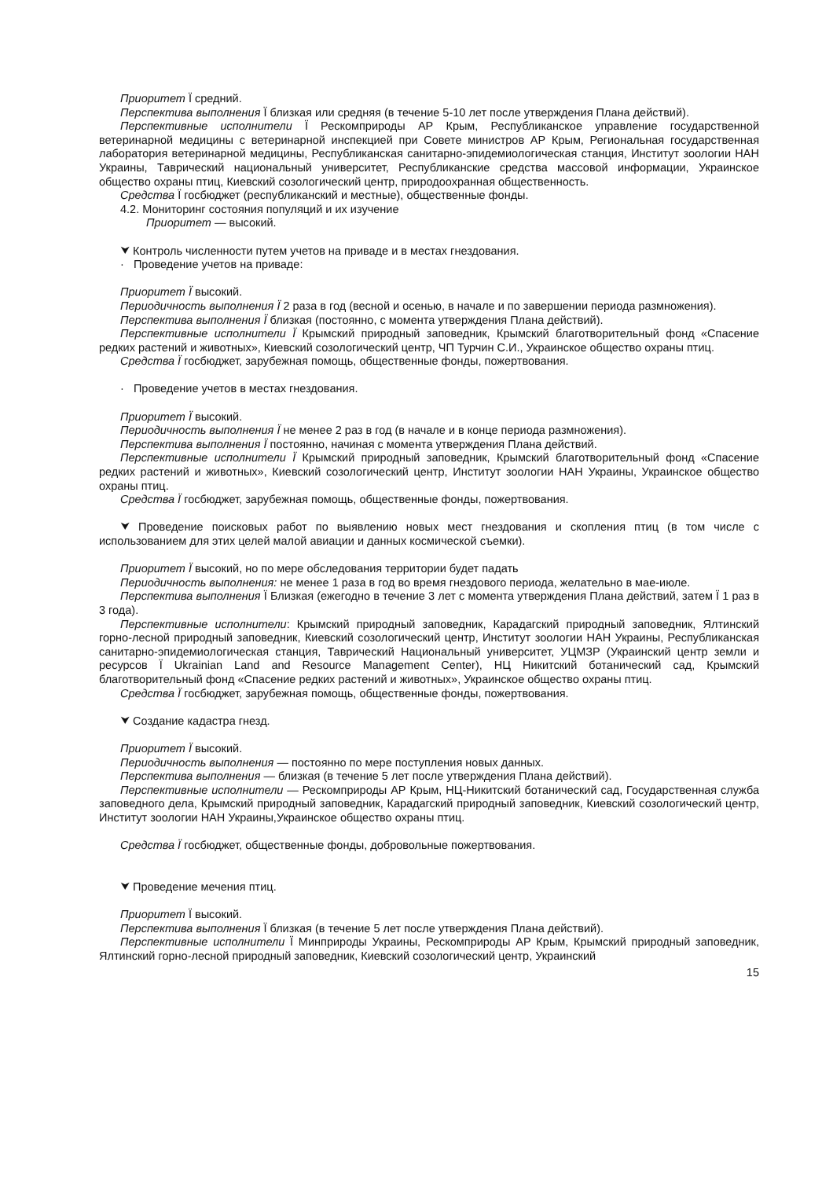Приоритет Ї средний.
Перспектива выполнения Ї близкая или средняя (в течение 5-10 лет после утверждения Плана действий).
Перспективные исполнители Ї Рескомприроды АР Крым, Республиканское управление государственной ветеринарной медицины с ветеринарной инспекцией при Совете министров АР Крым, Региональная государственная лаборатория ветеринарной медицины, Республиканская санитарно-эпидемиологическая станция, Институт зоологии НАН Украины, Таврический национальный университет, Республиканские средства массовой информации, Украинское общество охраны птиц, Киевский созологический центр, природоохранная общественность.
Средства Ї госбюджет (республиканский и местные), общественные фонды.
4.2. Мониторинг состояния популяций и их изучение
Приоритет — высокий.
⮟ Контроль численности путем учетов на приваде и в местах гнездования.
· Проведение учетов на приваде:
Приоритет Ї высокий.
Периодичность выполнения Ї 2 раза в год (весной и осенью, в начале и по завершении периода размножения).
Перспектива выполнения Ї близкая (постоянно, с момента утверждения Плана действий).
Перспективные исполнители Ї Крымский природный заповедник, Крымский благотворительный фонд «Спасение редких растений и животных», Киевский созологический центр, ЧП Турчин С.И., Украинское общество охраны птиц.
Средства Ї госбюджет, зарубежная помощь, общественные фонды, пожертвования.
· Проведение учетов в местах гнездования.
Приоритет Ї высокий.
Периодичность выполнения Ї не менее 2 раз в год (в начале и в конце периода размножения).
Перспектива выполнения Ї постоянно, начиная с момента утверждения Плана действий.
Перспективные исполнители Ї Крымский природный заповедник, Крымский благотворительный фонд «Спасение редких растений и животных», Киевский созологический центр, Институт зоологии НАН Украины, Украинское общество охраны птиц.
Средства Ї госбюджет, зарубежная помощь, общественные фонды, пожертвования.
⮟ Проведение поисковых работ по выявлению новых мест гнездования и скопления птиц (в том числе с использованием для этих целей малой авиации и данных космической съемки).
Приоритет Ї высокий, но по мере обследования территории будет падать
Периодичность выполнения: не менее 1 раза в год во время гнездового периода, желательно в мае-июле.
Перспектива выполнения Ї Близкая (ежегодно в течение 3 лет с момента утверждения Плана действий, затем Ї 1 раз в 3 года).
Перспективные исполнители: Крымский природный заповедник, Карадагский природный заповедник, Ялтинский горно-лесной природный заповедник, Киевский созологический центр, Институт зоологии НАН Украины, Республиканская санитарно-эпидемиологическая станция, Таврический Национальный университет, УЦМЗР (Украинский центр земли и ресурсов Ї Ukrainian Land and Resource Management Center), НЦ Никитский ботанический сад, Крымский благотворительный фонд «Спасение редких растений и животных», Украинское общество охраны птиц.
Средства Ї госбюджет, зарубежная помощь, общественные фонды, пожертвования.
⮟ Создание кадастра гнезд.
Приоритет Ї высокий.
Периодичность выполнения — постоянно по мере поступления новых данных.
Перспектива выполнения — близкая (в течение 5 лет после утверждения Плана действий).
Перспективные исполнители — Рескомприроды АР Крым, НЦ-Никитский ботанический сад, Государственная служба заповедного дела, Крымский природный заповедник, Карадагский природный заповедник, Киевский созологический центр, Институт зоологии НАН Украины,Украинское общество охраны птиц.
Средства Ї госбюджет, общественные фонды, добровольные пожертвования.
⮟ Проведение мечения птиц.
Приоритет Ї высокий.
Перспектива выполнения Ї близкая (в течение 5 лет после утверждения Плана действий).
Перспективные исполнители Ї Минприроды Украины, Рескомприроды АР Крым, Крымский природный заповедник, Ялтинский горно-лесной природный заповедник, Киевский созологический центр, Украинский
15